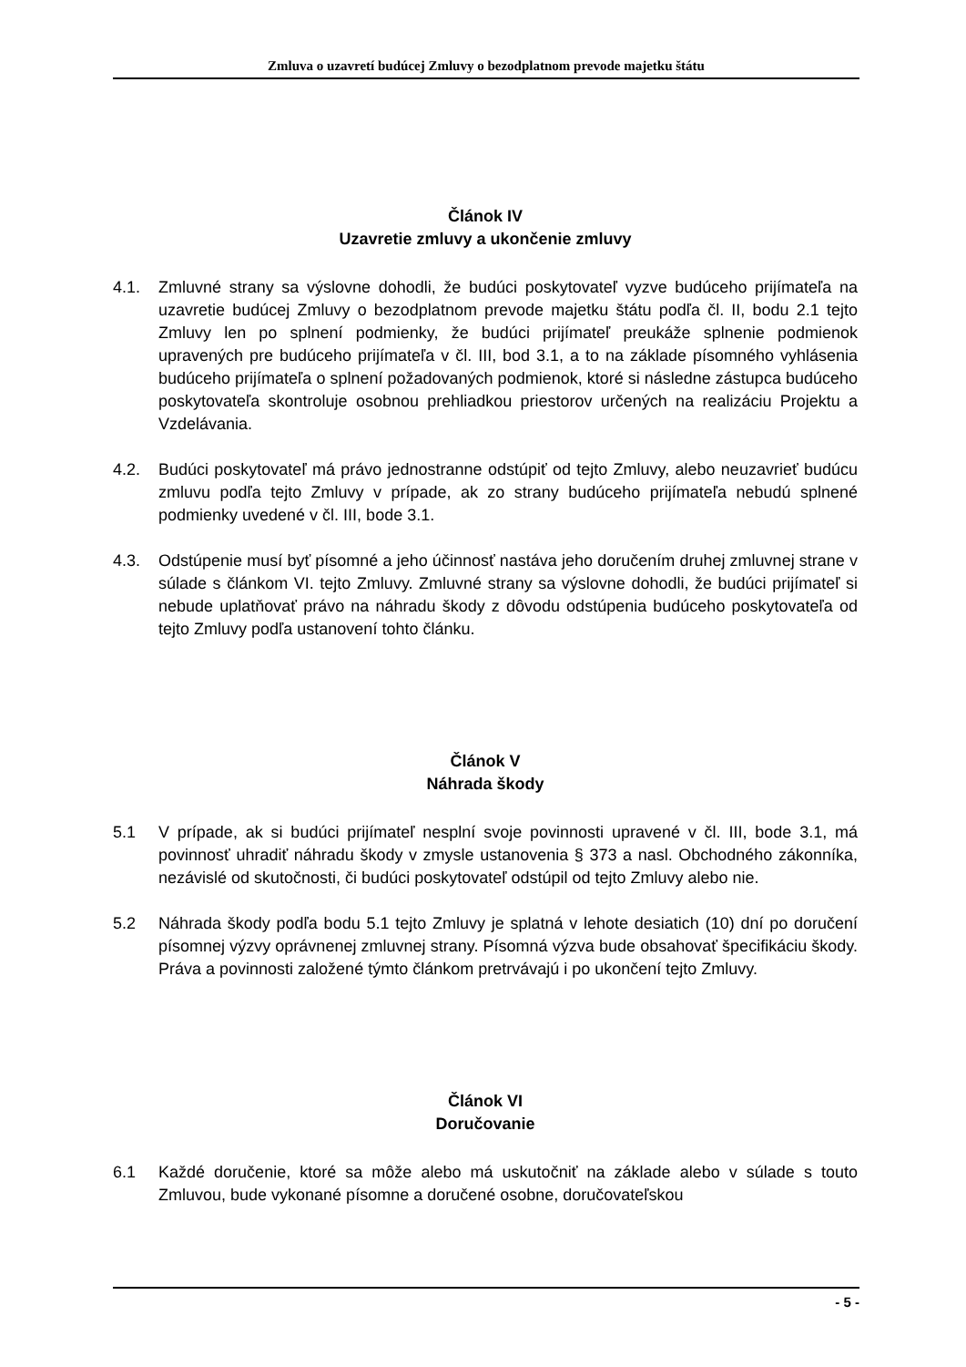Zmluva o uzavretí budúcej Zmluvy o bezodplatnom prevode majetku štátu
Článok IV
Uzavretie zmluvy a ukončenie zmluvy
4.1. Zmluvné strany sa výslovne dohodli, že budúci poskytovateľ vyzve budúceho prijímateľa na uzavretie budúcej Zmluvy o bezodplatnom prevode majetku štátu podľa čl. II, bodu 2.1 tejto Zmluvy len po splnení podmienky, že budúci prijímateľ preukáže splnenie podmienok upravených pre budúceho prijímateľa v čl. III, bod 3.1, a to na základe písomného vyhlásenia budúceho prijímateľa o splnení požadovaných podmienok, ktoré si následne zástupca budúceho poskytovateľa skontroluje osobnou prehliadkou priestorov určených na realizáciu Projektu a Vzdelávania.
4.2. Budúci poskytovateľ má právo jednostranne odstúpiť od tejto Zmluvy, alebo neuzavrieť budúcu zmluvu podľa tejto Zmluvy v prípade, ak zo strany budúceho prijímateľa nebudú splnené podmienky uvedené v čl. III, bode 3.1.
4.3. Odstúpenie musí byť písomné a jeho účinnosť nastáva jeho doručením druhej zmluvnej strane v súlade s článkom VI. tejto Zmluvy. Zmluvné strany sa výslovne dohodli, že budúci prijímateľ si nebude uplatňovať právo na náhradu škody z dôvodu odstúpenia budúceho poskytovateľa od tejto Zmluvy podľa ustanovení tohto článku.
Článok V
Náhrada škody
5.1 V prípade, ak si budúci prijímateľ nesplní svoje povinnosti upravené v čl. III, bode 3.1, má povinnosť uhradiť náhradu škody v zmysle ustanovenia § 373 a nasl. Obchodného zákonníka, nezávislé od skutočnosti, či budúci poskytovateľ odstúpil od tejto Zmluvy alebo nie.
5.2 Náhrada škody podľa bodu 5.1 tejto Zmluvy je splatná v lehote desiatich (10) dní po doručení písomnej výzvy oprávnenej zmluvnej strany. Písomná výzva bude obsahovať špecifikáciu škody. Práva a povinnosti založené týmto článkom pretrvávajú i po ukončení tejto Zmluvy.
Článok VI
Doručovanie
6.1 Každé doručenie, ktoré sa môže alebo má uskutočniť na základe alebo v súlade s touto Zmluvou, bude vykonané písomne a doručené osobne, doručovateľskou
- 5 -